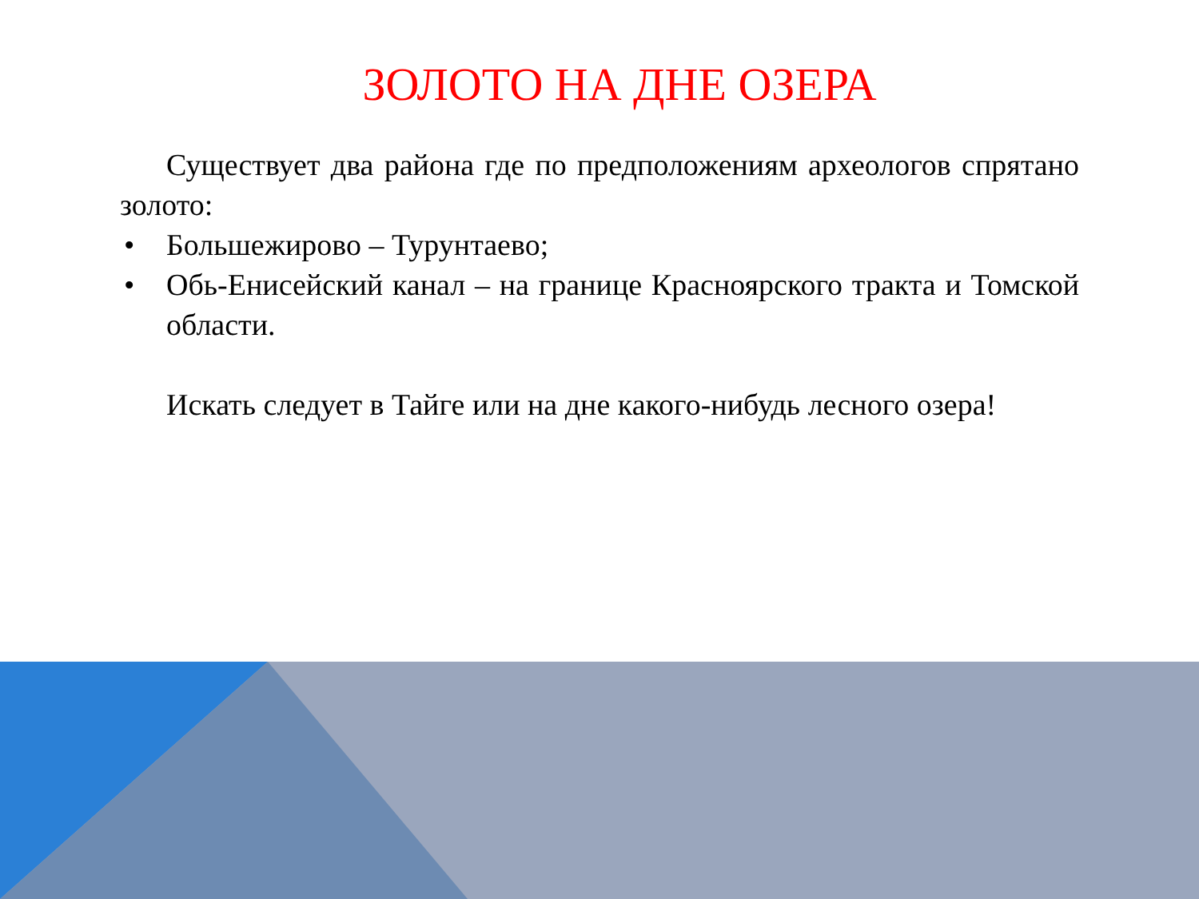ЗОЛОТО НА ДНЕ ОЗЕРА
Существует два района где по предположениям археологов спрятано золото:
• Большежирово – Турунтаево;
• Обь-Енисейский канал – на границе Красноярского тракта и Томской области.
Искать следует в Тайге или на дне какого-нибудь лесного озера!